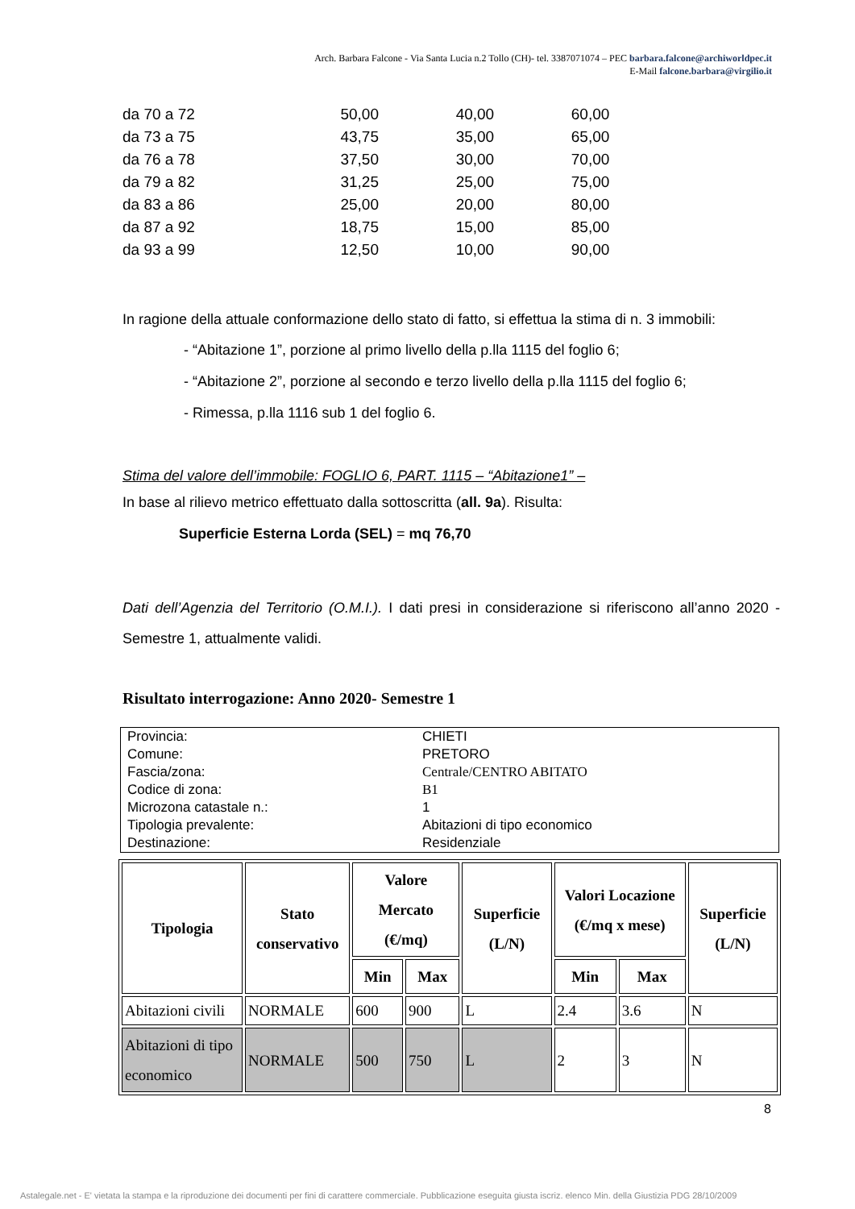Arch. Barbara Falcone - Via Santa Lucia n.2 Tollo (CH)- tel. 3387071074 – PEC barbara.falcone@archiworldpec.it
E-Mail falcone.barbara@virgilio.it
| da 70 a 72 | 50,00 | 40,00 | 60,00 |
| da 73 a 75 | 43,75 | 35,00 | 65,00 |
| da 76 a 78 | 37,50 | 30,00 | 70,00 |
| da 79 a 82 | 31,25 | 25,00 | 75,00 |
| da 83 a 86 | 25,00 | 20,00 | 80,00 |
| da 87 a 92 | 18,75 | 15,00 | 85,00 |
| da 93 a 99 | 12,50 | 10,00 | 90,00 |
In ragione della attuale conformazione dello stato di fatto, si effettua la stima di n. 3 immobili:
- “Abitazione 1”, porzione al primo livello della p.lla 1115 del foglio 6;
- “Abitazione 2”, porzione al secondo e terzo livello della p.lla 1115 del foglio 6;
- Rimessa, p.lla 1116 sub 1 del foglio 6.
Stima del valore dell’immobile: FOGLIO 6, PART. 1115 – “Abitazione1” –
In base al rilievo metrico effettuato dalla sottoscritta (all. 9a). Risulta:
Superficie Esterna Lorda (SEL) = mq 76,70
Dati dell’Agenzia del Territorio (O.M.I.). I dati presi in considerazione si riferiscono all’anno 2020 - Semestre 1, attualmente validi.
Risultato interrogazione: Anno 2020- Semestre 1
| Provincia: | CHIETI |
| Comune: | PRETORO |
| Fascia/zona: | Centrale/CENTRO ABITATO |
| Codice di zona: | B1 |
| Microzona catastale n.: | 1 |
| Tipologia prevalente: | Abitazioni di tipo economico |
| Destinazione: | Residenziale |
| Tipologia | Stato conservativo | Valore Mercato (€/mq) | | Superficie (L/N) | Valori Locazione (€/mq x mese) | | Superficie (L/N) |
| --- | --- | --- | --- | --- | --- | --- | --- |
| | | Min | Max | | Min | Max | |
| Abitazioni civili | NORMALE | 600 | 900 | L | 2.4 | 3.6 | N |
| Abitazioni di tipo economico | NORMALE | 500 | 750 | L | 2 | 3 | N |
8
Astalegale.net - E' vietata la stampa e la riproduzione dei documenti per fini di carattere commerciale. Pubblicazione eseguita giusta iscriz. elenco Min. della Giustizia PDG 28/10/2009